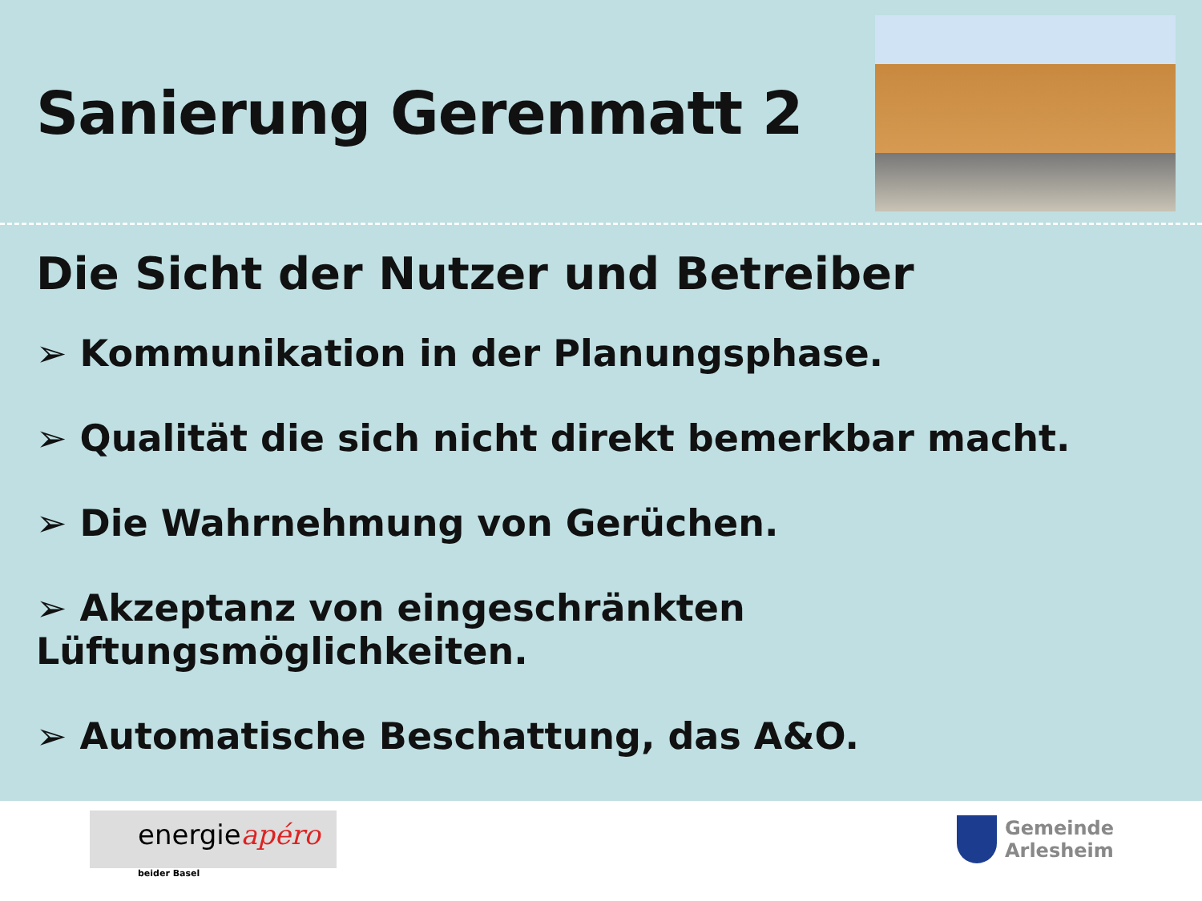Sanierung Gerenmatt 2
Die Sicht der Nutzer und Betreiber
➢ Kommunikation in der Planungsphase.
➢ Qualität die sich nicht direkt bemerkbar macht.
➢ Die Wahrnehmung von Gerüchen.
➢ Akzeptanz von eingeschränkten Lüftungsmöglichkeiten.
➢ Automatische Beschattung, das A&O.
energieapéro beider Basel
Gemeinde
Arlesheim